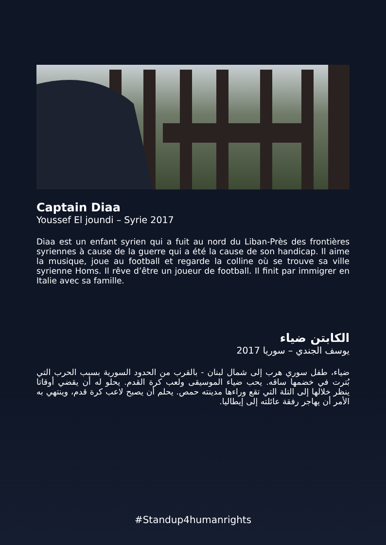Captain Diaa
Youssef El joundi – Syrie 2017
Diaa est un enfant syrien qui a fuit au nord du Liban-Près des frontières syriennes à cause de la guerre qui a été la cause de son handicap. Il aime la musique, joue au football et regarde la colline où se trouve sa ville syrienne Homs. Il rêve d’être un joueur de football. Il finit par immigrer en Italie avec sa famille.
الكابتن ضياء
يوسف الجندي – سوريا 2017
ضياء، طفل سوري هرب إلى شمال لبنان - بالقرب من الحدود السورية بسبب الحرب التي بُترت في خضمها ساقه. يحب ضياء الموسيقى ولعب كرة القدم. يحلو له أن يقضي أوقاتا ينظر خلالها إلى التلة التي تقع وراءها مدينته حمص. يحلم أن يصبح لاعب كرة قدم، وينتهي به الأمر أن يهاجر رفقة عائلته إلى إيطاليا.
#Standup4humanrights